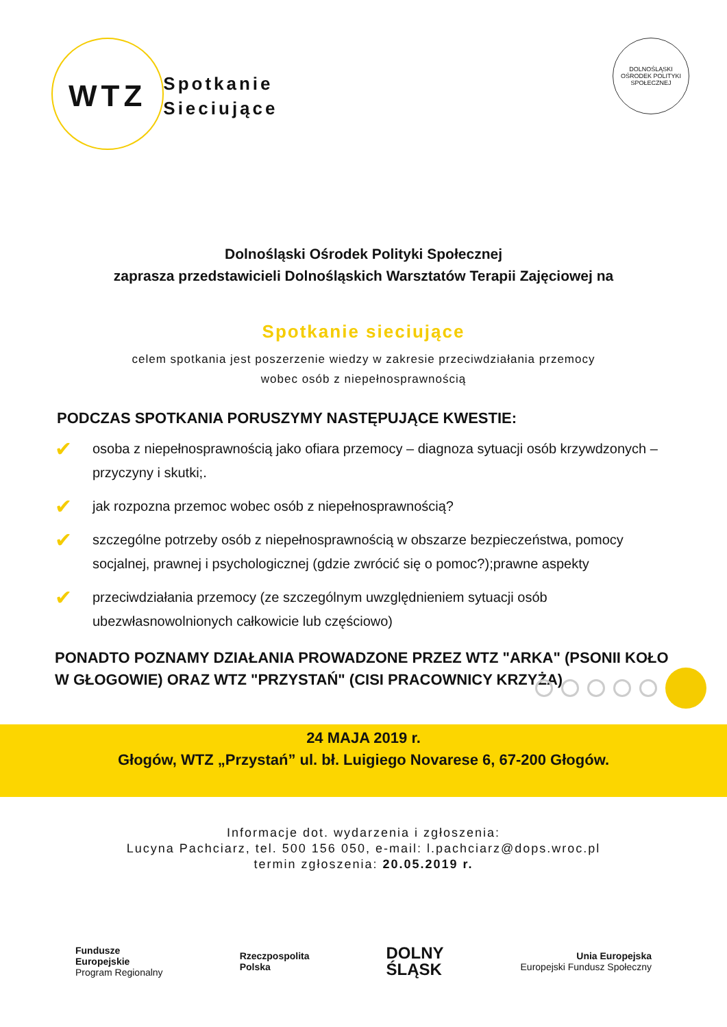WTZ
Spotkanie
Sieciujące
DOLNOŚLĄSKI OŚRODEK POLITYKI SPOŁECZNEJ
Dolnośląski Ośrodek Polityki Społecznej
zaprasza przedstawicieli Dolnośląskich Warsztatów Terapii Zajęciowej na
Spotkanie sieciujące
celem spotkania jest poszerzenie wiedzy w zakresie przeciwdziałania przemocy
wobec osób z niepełnosprawnością
PODCZAS SPOTKANIA PORUSZYMY NASTĘPUJĄCE KWESTIE:
✔ osoba z niepełnosprawnością jako ofiara przemocy – diagnoza sytuacji osób krzywdzonych – przyczyny i skutki;.
✔ jak rozpozna przemoc wobec osób z niepełnosprawnością?
✔ szczególne potrzeby osób z niepełnosprawnością w obszarze bezpieczeństwa, pomocy socjalnej, prawnej i psychologicznej (gdzie zwrócić się o pomoc?);prawne aspekty
✔ przeciwdziałania przemocy (ze szczególnym uwzględnieniem sytuacji osób ubezwłasnowolnionych całkowicie lub częściowo)
PONADTO POZNAMY DZIAŁANIA PROWADZONE PRZEZ WTZ "ARKA" (PSONII KOŁO W GŁOGOWIE) ORAZ WTZ "PRZYSTAŃ" (CISI PRACOWNICY KRZYŻA)
24 MAJA 2019 r.
Głogów, WTZ „Przystań” ul. bł. Luigiego Novarese 6, 67-200 Głogów.
Informacje dot. wydarzenia i zgłoszenia:
Lucyna Pachciarz, tel. 500 156 050, e-mail: l.pachciarz@dops.wroc.pl
termin zgłoszenia: 20.05.2019 r.
Fundusze
Europejskie
Program Regionalny
Rzeczpospolita
Polska
DOLNY
ŚLĄSK
Unia Europejska
Europejski Fundusz Społeczny